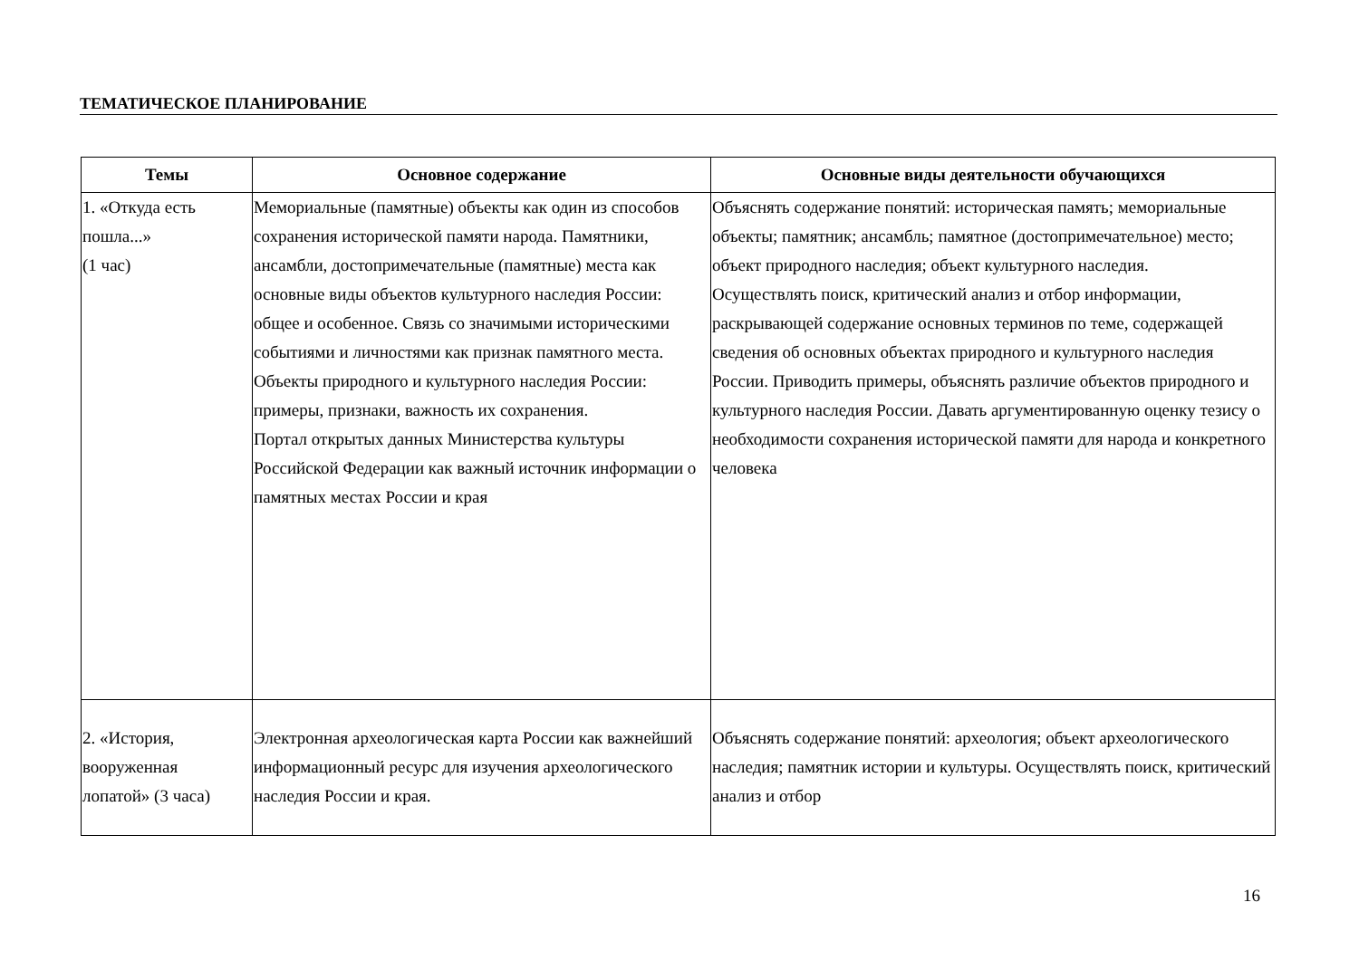ТЕМАТИЧЕСКОЕ ПЛАНИРОВАНИЕ
| Темы | Основное содержание | Основные виды деятельности обучающихся |
| --- | --- | --- |
| 1. «Откуда есть пошла...» (1 час) | Мемориальные (памятные) объекты как один из способов сохранения исторической памяти народа. Памятники, ансамбли, достопримечательные (памятные) места как основные виды объектов культурного наследия России: общее и особенное. Связь со значимыми историческими событиями и личностями как признак памятного места. Объекты природного и культурного наследия России: примеры, признаки, важность их сохранения. Портал открытых данных Министерства культуры Российской Федерации как важный источник информации о памятных местах России и края | Объяснять содержание понятий: историческая память; мемориальные объекты; памятник; ансамбль; памятное (достопримечательное) место; объект природного наследия; объект культурного наследия. Осуществлять поиск, критический анализ и отбор информации, раскрывающей содержание основных терминов по теме, содержащей сведения об основных объектах природного и культурного наследия России. Приводить примеры, объяснять различие объектов природного и культурного наследия России. Давать аргументированную оценку тезису о необходимости сохранения исторической памяти для народа и конкретного человека |
| 2. «История, вооруженная лопатой» (3 часа) | Электронная археологическая карта России как важнейший информационный ресурс для изучения археологического наследия России и края. | Объяснять содержание понятий: археология; объект археологического наследия; памятник истории и культуры. Осуществлять поиск, критический анализ и отбор |
16